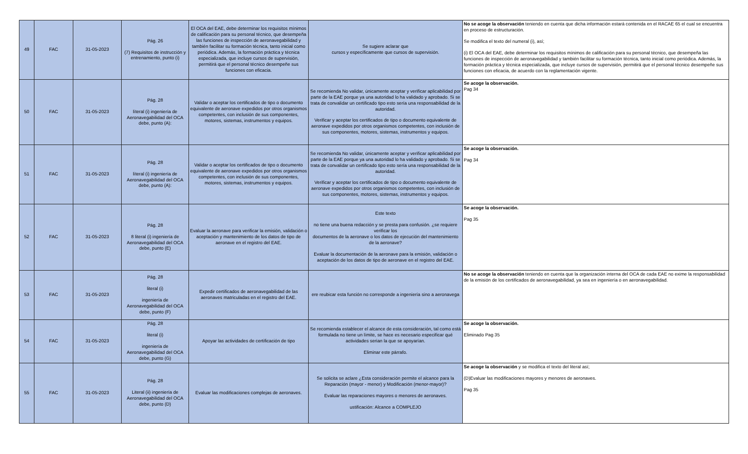| 49 | FAC | 31-05-2023 | Pág. 26 (7) Requisitos de instrucción y entrenamiento, punto (i) | El OCA del EAE, debe determinar los requisitos mínimos de calificación para su personal técnico, que desempeña las funciones de inspección de aeronavegabilidad y también facilitar su formación técnica, tanto inicial como periódica. Además, la formación práctica y técnica especializada, que incluye cursos de supervisión, permitirá que el personal técnico desempeñe sus funciones con eficacia. | Se sugiere aclarar que cursos y específicamente que cursos de supervisión. | No se acoge la observación teniendo en cuenta que dicha información estará contenida en el RACAE 65 el cual se encuentra en proceso de estructuración. Se modifica el texto del numeral (i), así; (i) El OCA del EAE, debe determinar los requisitos mínimos de calificación para su personal técnico, que desempeña las funciones de inspección de aeronavegabilidad y también facilitar su formación técnica, tanto inicial como periódica. Además, la formación práctica y técnica especializada, que incluye cursos de supervisión, permitirá que el personal técnico desempeñe sus funciones con eficacia, de acuerdo con la reglamentación vigente. |
| 50 | FAC | 31-05-2023 | Pág. 28 líteral (i) ingeniería de Aeronavegabilidad del OCA debe, punto (A): | Validar o aceptar los certificados de tipo o documento equivalente de aeronave expedidos por otros organismos competentes, con inclusión de sus componentes, motores, sistemas, instrumentos y equipos. | Se recomienda No validar, únicamente aceptar y verificar aplicabilidad por parte de la EAE porque ya una autoridad lo ha validado y aprobado. Si se trata de convalidar un certificado tipo esto sería una responsabilidad de la autoridad. Verificar y aceptar los certificados de tipo o documento equivalente de aeronave expedidos por otros organismos competentes, con inclusión de sus componentes, motores, sistemas, instrumentos y equipos. | Se acoge la observación. Pag 34 |
| 51 | FAC | 31-05-2023 | Pág. 28 líteral (i) ingeniería de Aeronavegabilidad del OCA debe, punto (A): | Validar o aceptar los certificados de tipo o documento equivalente de aeronave expedidos por otros organismos competentes, con inclusión de sus componentes, motores, sistemas, instrumentos y equipos. | Se recomienda No validar, únicamente aceptar y verificar aplicabilidad por parte de la EAE porque ya una autoridad lo ha validado y aprobado. Si se trata de convalidar un certificado tipo esto sería una responsabilidad de la autoridad. Verificar y aceptar los certificados de tipo o documento equivalente de aeronave expedidos por otros organismos competentes, con inclusión de sus componentes, motores, sistemas, instrumentos y equipos. | Se acoge la observación. Pag 34 |
| 52 | FAC | 31-05-2023 | Pág. 28 8 literal (i) ingeniería de Aeronavegabilidad del OCA debe, punto (E) | Evaluar la aeronave para verificar la emisión, validación o aceptación y mantenimiento de los datos de tipo de aeronave en el registro del EAE. | Este texto no tiene una buena redacción y se presta para confusión. ¿se requiere verificar los documentos de la aeronave o los datos de ejecución del mantenimiento de la aeronave? Evaluar la documentación de la aeronave para la emisión, validación o aceptación de los datos de tipo de aeronave en el registro del EAE. | Se acoge la observación. Pag 35 |
| 53 | FAC | 31-05-2023 | Pág. 28 literal (i) ingeniería de Aeronavegabilidad del OCA debe, punto (F) | Expedir certificados de aeronavegabilidad de las aeronaves matriculadas en el registro del EAE. | ere reubicar esta función no corresponde a ingeniería sino a aeronavega | No se acoge la observación teniendo en cuenta que la organización interna del OCA de cada EAE no exime la responsabilidad de la emisión de los certificados de aeronavegabilidad, ya sea en ingeniería o en aeronavegabilidad. |
| 54 | FAC | 31-05-2023 | Pág. 28 literal (i) ingeniería de Aeronavegabilidad del OCA debe, punto (G) | Apoyar las actividades de certificación de tipo | Se recomienda establecer el alcance de esta consideración, tal como está formulada no tiene un límite, se hace es necesario especificar qué actividades serian la que se apoyarían. Eliminar este párrafo. | Se acoge la observación. Eliminado Pag 35 |
| 55 | FAC | 31-05-2023 | Pág. 28 Literal (ii) ingeniería de Aeronavegabilidad del OCA debe, punto (D) | Evaluar las modificaciones complejas de aeronaves. | Se solicita se aclare ¿Esta consideración permite el alcance para la Reparación (mayor - menor) y Modificación (menor-mayor)? Evaluar las reparaciones mayores o menores de aeronaves. ustificación: Alcance a COMPLEJO | Se acoge la observación y se modifica el texto del literal así; (D)Evaluar las modificaciones mayores y menores de aeronaves. Pag 35 |